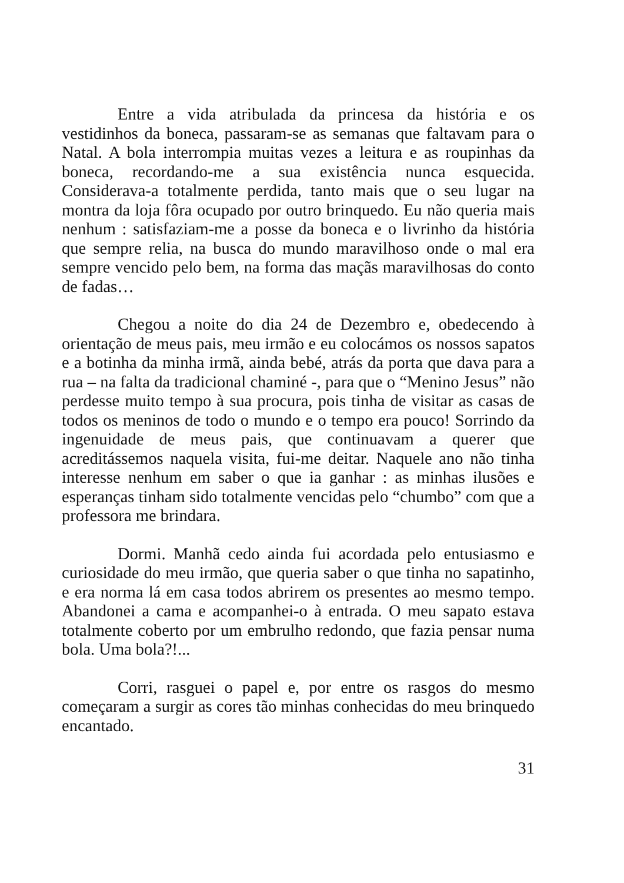Entre a vida atribulada da princesa da história e os vestidinhos da boneca, passaram-se as semanas que faltavam para o Natal. A bola interrompia muitas vezes a leitura e as roupinhas da boneca, recordando-me a sua existência nunca esquecida. Considerava-a totalmente perdida, tanto mais que o seu lugar na montra da loja fôra ocupado por outro brinquedo. Eu não queria mais nenhum : satisfaziam-me a posse da boneca e o livrinho da história que sempre relia, na busca do mundo maravilhoso onde o mal era sempre vencido pelo bem, na forma das maçãs maravilhosas do conto de fadas…
Chegou a noite do dia 24 de Dezembro e, obedecendo à orientação de meus pais, meu irmão e eu colocámos os nossos sapatos e a botinha da minha irmã, ainda bebé, atrás da porta que dava para a rua – na falta da tradicional chaminé -, para que o “Menino Jesus” não perdesse muito tempo à sua procura, pois tinha de visitar as casas de todos os meninos de todo o mundo e o tempo era pouco! Sorrindo da ingenuidade de meus pais, que continuavam a querer que acreditássemos naquela visita, fui-me deitar. Naquele ano não tinha interesse nenhum em saber o que ia ganhar : as minhas ilusões e esperanças tinham sido totalmente vencidas pelo “chumbo” com que a professora me brindara.
Dormi. Manhã cedo ainda fui acordada pelo entusiasmo e curiosidade do meu irmão, que queria saber o que tinha no sapatinho, e era norma lá em casa todos abrirem os presentes ao mesmo tempo. Abandonei a cama e acompanhei-o à entrada. O meu sapato estava totalmente coberto por um embrulho redondo, que fazia pensar numa bola. Uma bola?!...
Corri, rasguei o papel e, por entre os rasgos do mesmo começaram a surgir as cores tão minhas conhecidas do meu brinquedo encantado.
31